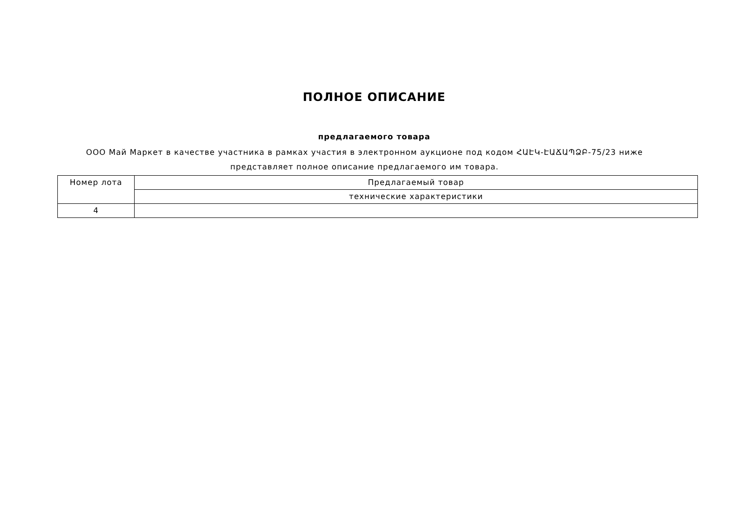ПОЛНОЕ ОПИСАНИЕ
предлагаемого товара
ООО Май Маркет в качестве участника в рамках участия в электронном аукционе под кодом ՀԱԷԿ-ԷԱՃԱՊՁԲ-75/23 ниже представляет полное описание предлагаемого им товара.
| Номер лота | Предлагаемый товар |
| | технические характеристики |
| 4 | |